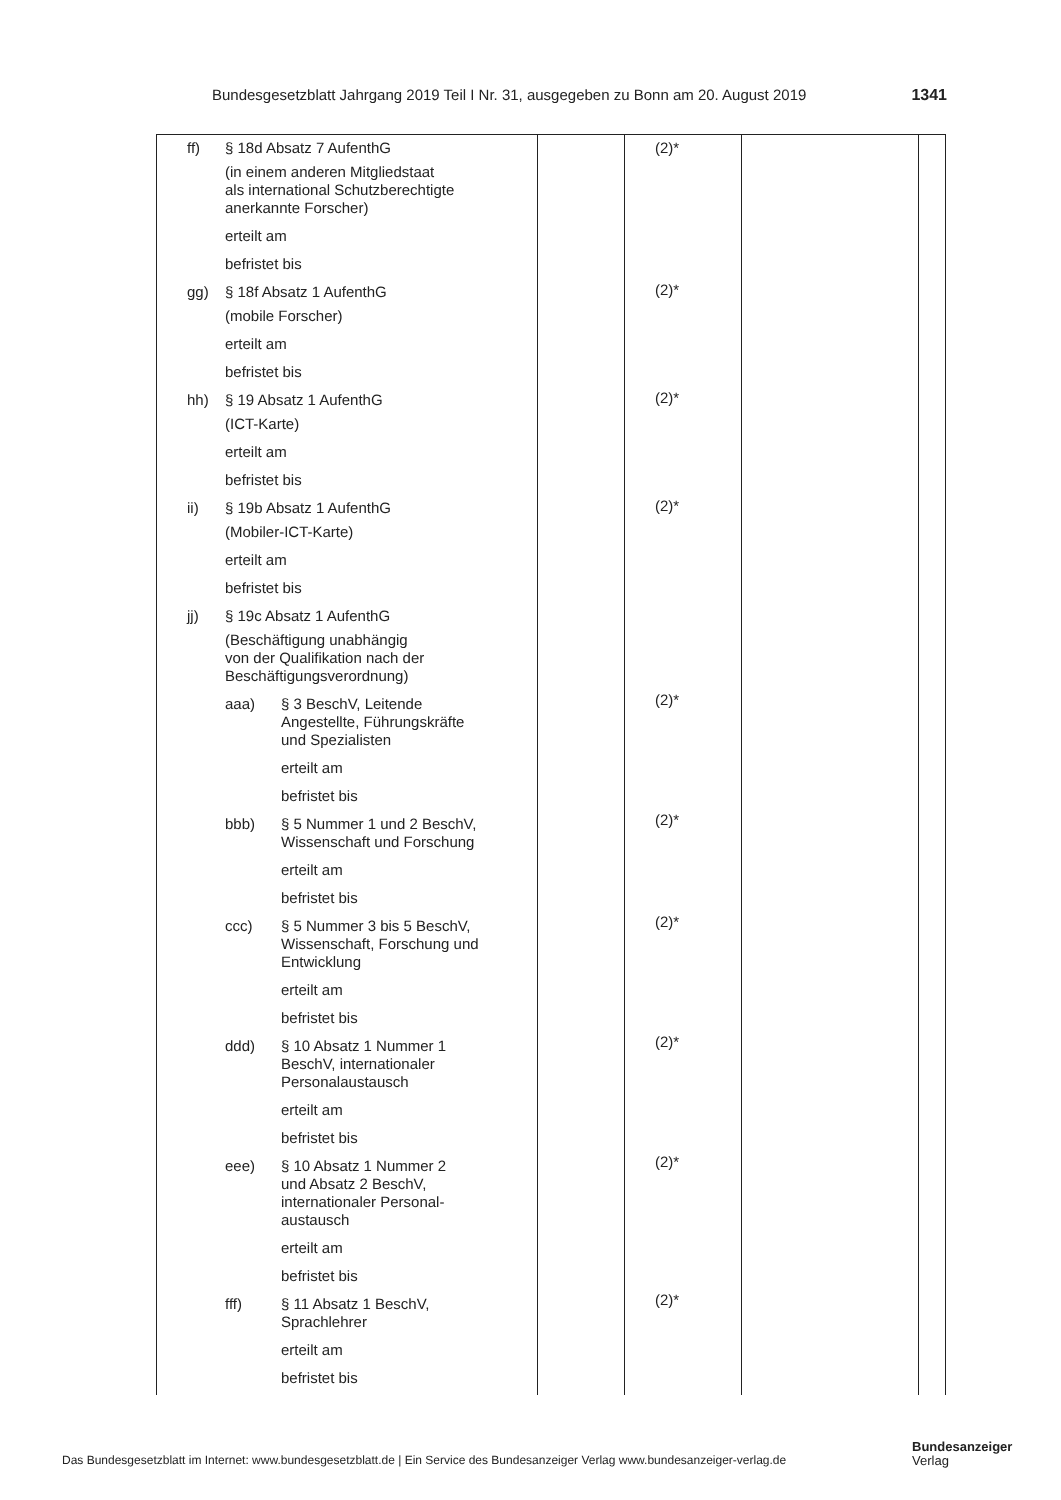Bundesgesetzblatt Jahrgang 2019 Teil I Nr. 31, ausgegeben zu Bonn am 20. August 2019 1341
| ff) § 18d Absatz 7 AufenthG (in einem anderen Mitgliedstaat als international Schutzberechtigte anerkannte Forscher) erteilt am befristet bis gg) § 18f Absatz 1 AufenthG (mobile Forscher) erteilt am befristet bis hh) § 19 Absatz 1 AufenthG (ICT-Karte) erteilt am befristet bis ii) § 19b Absatz 1 AufenthG (Mobiler-ICT-Karte) erteilt am befristet bis jj) § 19c Absatz 1 AufenthG (Beschäftigung unabhängig von der Qualifikation nach der Beschäftigungsverordnung) aaa) § 3 BeschV, Leitende Angestellte, Führungskräfte und Spezialisten erteilt am befristet bis bbb) § 5 Nummer 1 und 2 BeschV, Wissenschaft und Forschung erteilt am befristet bis ccc) § 5 Nummer 3 bis 5 BeschV, Wissenschaft, Forschung und Entwicklung erteilt am befristet bis ddd) § 10 Absatz 1 Nummer 1 BeschV, internationaler Personalaustausch erteilt am befristet bis eee) § 10 Absatz 1 Nummer 2 und Absatz 2 BeschV, internationaler Personal- austausch erteilt am befristet bis fff) § 11 Absatz 1 BeschV, Sprachlehrer erteilt am befristet bis | | (2)* (2)* (2)* (2)* (2)* (2)* (2)* (2)* (2)* (2)* | | |
Das Bundesgesetzblatt im Internet: www.bundesgesetzblatt.de | Ein Service des Bundesanzeiger Verlag www.bundesanzeiger-verlag.de
Bundesanzeiger
Verlag